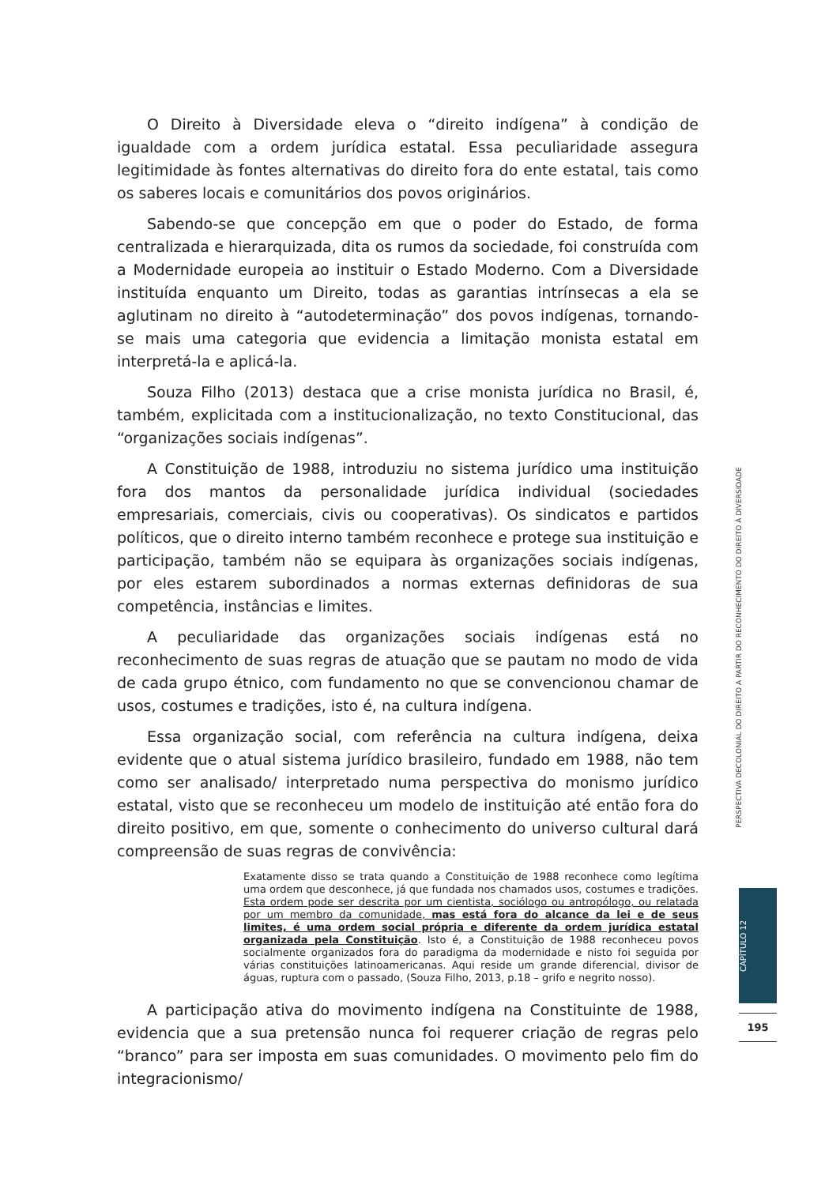O Direito à Diversidade eleva o “direito indígena” à condição de igualdade com a ordem jurídica estatal. Essa peculiaridade assegura legitimidade às fontes alternativas do direito fora do ente estatal, tais como os saberes locais e comunitários dos povos originários.
Sabendo-se que concepção em que o poder do Estado, de forma centralizada e hierarquizada, dita os rumos da sociedade, foi construída com a Modernidade europeia ao instituir o Estado Moderno. Com a Diversidade instituída enquanto um Direito, todas as garantias intrínsecas a ela se aglutinam no direito à “autodeterminação” dos povos indígenas, tornando-se mais uma categoria que evidencia a limitação monista estatal em interpretá-la e aplicá-la.
Souza Filho (2013) destaca que a crise monista jurídica no Brasil, é, também, explicitada com a institucionalização, no texto Constitucional, das “organizações sociais indígenas”.
A Constituição de 1988, introduziu no sistema jurídico uma instituição fora dos mantos da personalidade jurídica individual (sociedades empresariais, comerciais, civis ou cooperativas). Os sindicatos e partidos políticos, que o direito interno também reconhece e protege sua instituição e participação, também não se equipara às organizações sociais indígenas, por eles estarem subordinados a normas externas definidoras de sua competência, instâncias e limites.
A peculiaridade das organizações sociais indígenas está no reconhecimento de suas regras de atuação que se pautam no modo de vida de cada grupo étnico, com fundamento no que se convencionou chamar de usos, costumes e tradições, isto é, na cultura indígena.
Essa organização social, com referência na cultura indígena, deixa evidente que o atual sistema jurídico brasileiro, fundado em 1988, não tem como ser analisado/ interpretado numa perspectiva do monismo jurídico estatal, visto que se reconheceu um modelo de instituição até então fora do direito positivo, em que, somente o conhecimento do universo cultural dará compreensão de suas regras de convivência:
Exatamente disso se trata quando a Constituição de 1988 reconhece como legítima uma ordem que desconhece, já que fundada nos chamados usos, costumes e tradições. Esta ordem pode ser descrita por um cientista, sociólogo ou antropólogo, ou relatada por um membro da comunidade, mas está fora do alcance da lei e de seus limites, é uma ordem social própria e diferente da ordem jurídica estatal organizada pela Constituição. Isto é, a Constituição de 1988 reconheceu povos socialmente organizados fora do paradigma da modernidade e nisto foi seguida por várias constituições latinoamericanas. Aqui reside um grande diferencial, divisor de águas, ruptura com o passado, (Souza Filho, 2013, p.18 – grifo e negrito nosso).
A participação ativa do movimento indígena na Constituinte de 1988, evidencia que a sua pretensão nunca foi requerer criação de regras pelo “branco” para ser imposta em suas comunidades. O movimento pelo fim do integracionismo/
PERSPECTIVA DECOLONIAL DO DIREITO A PARTIR DO RECONHECIMENTO DO DIREITO À DIVERSIDADE
CAPÍTULO 12
195